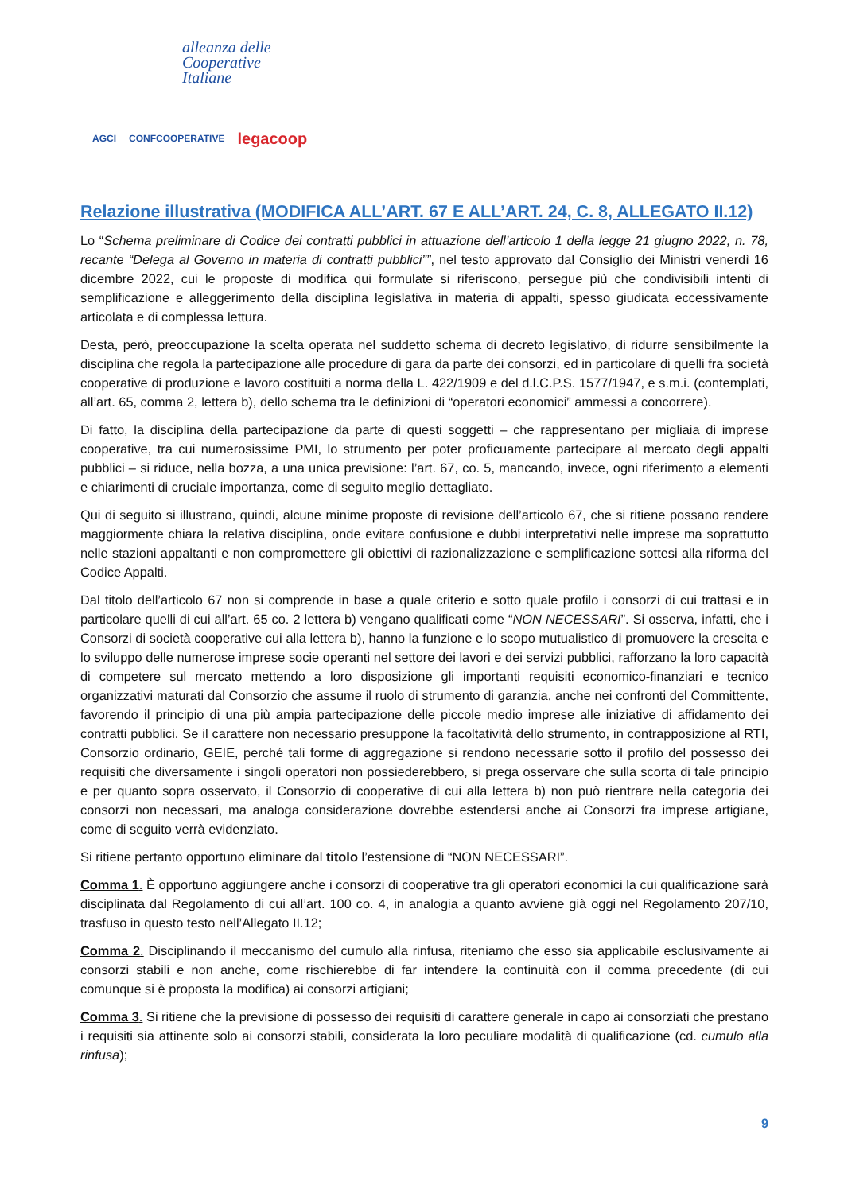alleanza delle
Cooperative
Italiane
AGCI CONFCOOPERATIVE legacoop
Relazione illustrativa (MODIFICA ALL’ART. 67 E ALL’ART. 24, C. 8, ALLEGATO II.12)
Lo “Schema preliminare di Codice dei contratti pubblici in attuazione dell’articolo 1 della legge 21 giugno 2022, n. 78, recante “Delega al Governo in materia di contratti pubblici””, nel testo approvato dal Consiglio dei Ministri venerdì 16 dicembre 2022, cui le proposte di modifica qui formulate si riferiscono, persegue più che condivisibili intenti di semplificazione e alleggerimento della disciplina legislativa in materia di appalti, spesso giudicata eccessivamente articolata e di complessa lettura.
Desta, però, preoccupazione la scelta operata nel suddetto schema di decreto legislativo, di ridurre sensibilmente la disciplina che regola la partecipazione alle procedure di gara da parte dei consorzi, ed in particolare di quelli fra società cooperative di produzione e lavoro costituiti a norma della L. 422/1909 e del d.l.C.P.S. 1577/1947, e s.m.i. (contemplati, all’art. 65, comma 2, lettera b), dello schema tra le definizioni di “operatori economici” ammessi a concorrere).
Di fatto, la disciplina della partecipazione da parte di questi soggetti – che rappresentano per migliaia di imprese cooperative, tra cui numerosissime PMI, lo strumento per poter proficuamente partecipare al mercato degli appalti pubblici – si riduce, nella bozza, a una unica previsione: l’art. 67, co. 5, mancando, invece, ogni riferimento a elementi e chiarimenti di cruciale importanza, come di seguito meglio dettagliato.
Qui di seguito si illustrano, quindi, alcune minime proposte di revisione dell’articolo 67, che si ritiene possano rendere maggiormente chiara la relativa disciplina, onde evitare confusione e dubbi interpretativi nelle imprese ma soprattutto nelle stazioni appaltanti e non compromettere gli obiettivi di razionalizzazione e semplificazione sottesi alla riforma del Codice Appalti.
Dal titolo dell’articolo 67 non si comprende in base a quale criterio e sotto quale profilo i consorzi di cui trattasi e in particolare quelli di cui all’art. 65 co. 2 lettera b) vengano qualificati come “NON NECESSARI”. Si osserva, infatti, che i Consorzi di società cooperative cui alla lettera b), hanno la funzione e lo scopo mutualistico di promuovere la crescita e lo sviluppo delle numerose imprese socie operanti nel settore dei lavori e dei servizi pubblici, rafforzano la loro capacità di competere sul mercato mettendo a loro disposizione gli importanti requisiti economico-finanziari e tecnico organizzativi maturati dal Consorzio che assume il ruolo di strumento di garanzia, anche nei confronti del Committente, favorendo il principio di una più ampia partecipazione delle piccole medio imprese alle iniziative di affidamento dei contratti pubblici. Se il carattere non necessario presuppone la facoltatività dello strumento, in contrapposizione al RTI, Consorzio ordinario, GEIE, perché tali forme di aggregazione si rendono necessarie sotto il profilo del possesso dei requisiti che diversamente i singoli operatori non possiederebbero, si prega osservare che sulla scorta di tale principio e per quanto sopra osservato, il Consorzio di cooperative di cui alla lettera b) non può rientrare nella categoria dei consorzi non necessari, ma analoga considerazione dovrebbe estendersi anche ai Consorzi fra imprese artigiane, come di seguito verrà evidenziato.
Si ritiene pertanto opportuno eliminare dal titolo l’estensione di “NON NECESSARI”.
Comma 1. È opportuno aggiungere anche i consorzi di cooperative tra gli operatori economici la cui qualificazione sarà disciplinata dal Regolamento di cui all’art. 100 co. 4, in analogia a quanto avviene già oggi nel Regolamento 207/10, trasfuso in questo testo nell’Allegato II.12;
Comma 2. Disciplinando il meccanismo del cumulo alla rinfusa, riteniamo che esso sia applicabile esclusivamente ai consorzi stabili e non anche, come rischierebbe di far intendere la continuità con il comma precedente (di cui comunque si è proposta la modifica) ai consorzi artigiani;
Comma 3. Si ritiene che la previsione di possesso dei requisiti di carattere generale in capo ai consorziati che prestano i requisiti sia attinente solo ai consorzi stabili, considerata la loro peculiare modalità di qualificazione (cd. cumulo alla rinfusa);
9